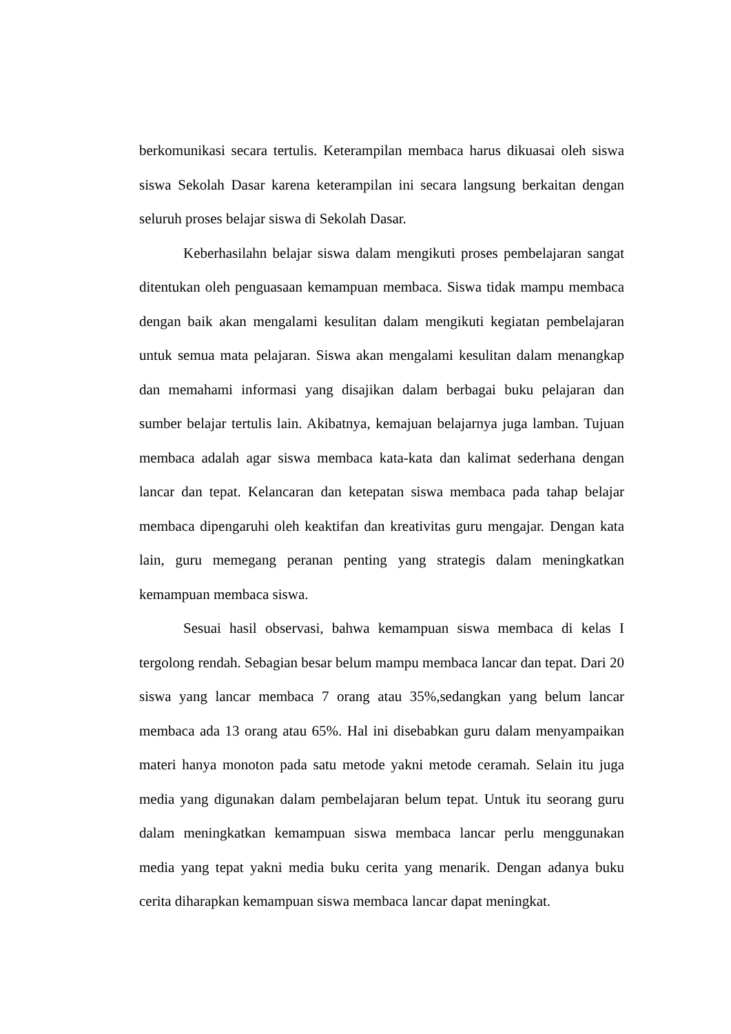berkomunikasi secara tertulis. Keterampilan membaca harus dikuasai oleh siswa siswa Sekolah Dasar karena keterampilan ini secara langsung berkaitan dengan seluruh proses belajar siswa di Sekolah Dasar.
Keberhasilahn belajar siswa dalam mengikuti proses pembelajaran sangat ditentukan oleh penguasaan kemampuan membaca. Siswa tidak mampu membaca dengan baik akan mengalami kesulitan dalam mengikuti kegiatan pembelajaran untuk semua mata pelajaran. Siswa akan mengalami kesulitan dalam menangkap dan memahami informasi yang disajikan dalam berbagai buku pelajaran dan sumber belajar tertulis lain. Akibatnya, kemajuan belajarnya juga lamban. Tujuan membaca adalah agar siswa membaca kata-kata dan kalimat sederhana dengan lancar dan tepat. Kelancaran dan ketepatan siswa membaca pada tahap belajar membaca dipengaruhi oleh keaktifan dan kreativitas guru mengajar. Dengan kata lain, guru memegang peranan penting yang strategis dalam meningkatkan kemampuan membaca siswa.
Sesuai hasil observasi, bahwa kemampuan siswa membaca di kelas I tergolong rendah. Sebagian besar belum mampu membaca lancar dan tepat. Dari 20 siswa yang lancar membaca 7 orang atau 35%,sedangkan yang belum lancar membaca ada 13 orang atau 65%. Hal ini disebabkan guru dalam menyampaikan materi hanya monoton pada satu metode yakni metode ceramah. Selain itu juga media yang digunakan dalam pembelajaran belum tepat. Untuk itu seorang guru dalam meningkatkan kemampuan siswa membaca lancar perlu menggunakan media yang tepat yakni media buku cerita yang menarik. Dengan adanya buku cerita diharapkan kemampuan siswa membaca lancar dapat meningkat.